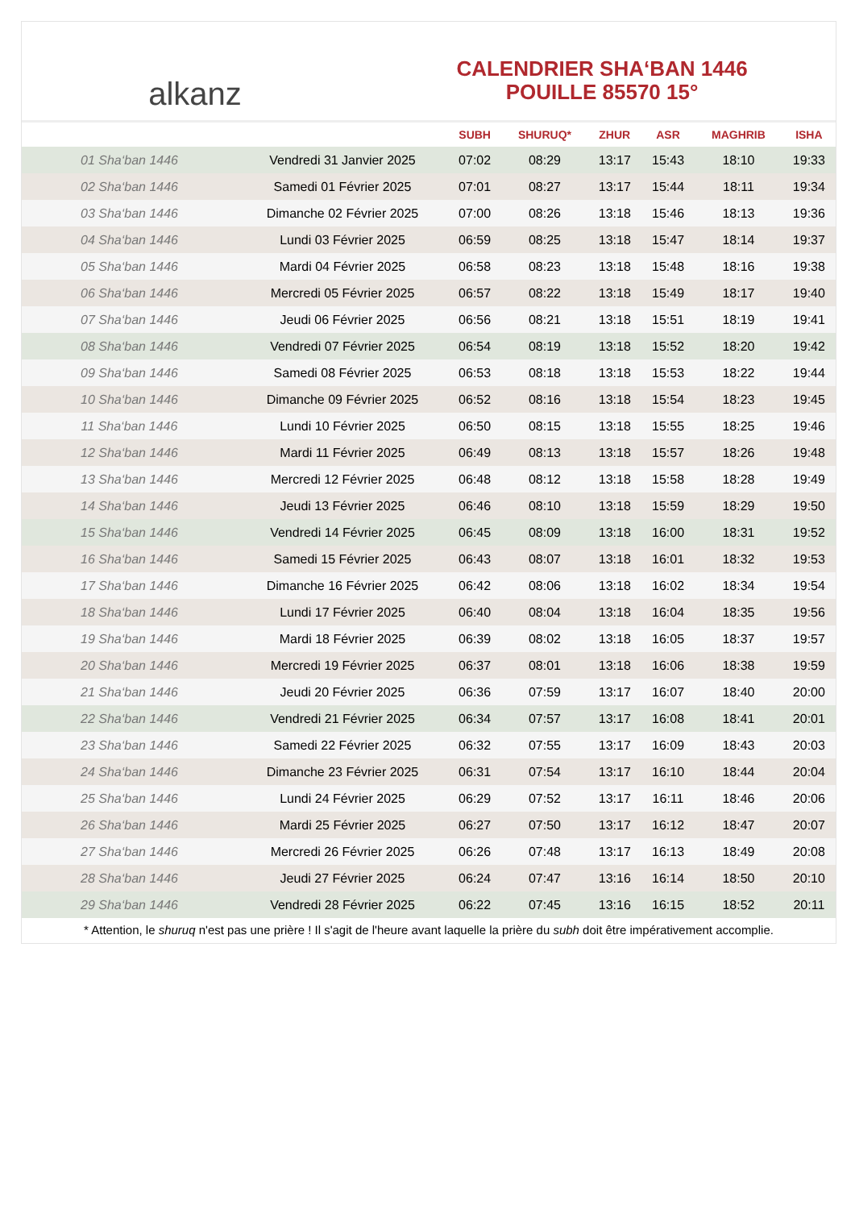alkanz
CALENDRIER SHA‘BAN 1446
POUILLE 85570 15°
| | | SUBH | SHURUQ* | ZHUR | ASR | MAGHRIB | ISHA |
| --- | --- | --- | --- | --- | --- | --- | --- |
| 01 Sha‘ban 1446 | Vendredi 31 Janvier 2025 | 07:02 | 08:29 | 13:17 | 15:43 | 18:10 | 19:33 |
| 02 Sha‘ban 1446 | Samedi 01 Février 2025 | 07:01 | 08:27 | 13:17 | 15:44 | 18:11 | 19:34 |
| 03 Sha‘ban 1446 | Dimanche 02 Février 2025 | 07:00 | 08:26 | 13:18 | 15:46 | 18:13 | 19:36 |
| 04 Sha‘ban 1446 | Lundi 03 Février 2025 | 06:59 | 08:25 | 13:18 | 15:47 | 18:14 | 19:37 |
| 05 Sha‘ban 1446 | Mardi 04 Février 2025 | 06:58 | 08:23 | 13:18 | 15:48 | 18:16 | 19:38 |
| 06 Sha‘ban 1446 | Mercredi 05 Février 2025 | 06:57 | 08:22 | 13:18 | 15:49 | 18:17 | 19:40 |
| 07 Sha‘ban 1446 | Jeudi 06 Février 2025 | 06:56 | 08:21 | 13:18 | 15:51 | 18:19 | 19:41 |
| 08 Sha‘ban 1446 | Vendredi 07 Février 2025 | 06:54 | 08:19 | 13:18 | 15:52 | 18:20 | 19:42 |
| 09 Sha‘ban 1446 | Samedi 08 Février 2025 | 06:53 | 08:18 | 13:18 | 15:53 | 18:22 | 19:44 |
| 10 Sha‘ban 1446 | Dimanche 09 Février 2025 | 06:52 | 08:16 | 13:18 | 15:54 | 18:23 | 19:45 |
| 11 Sha‘ban 1446 | Lundi 10 Février 2025 | 06:50 | 08:15 | 13:18 | 15:55 | 18:25 | 19:46 |
| 12 Sha‘ban 1446 | Mardi 11 Février 2025 | 06:49 | 08:13 | 13:18 | 15:57 | 18:26 | 19:48 |
| 13 Sha‘ban 1446 | Mercredi 12 Février 2025 | 06:48 | 08:12 | 13:18 | 15:58 | 18:28 | 19:49 |
| 14 Sha‘ban 1446 | Jeudi 13 Février 2025 | 06:46 | 08:10 | 13:18 | 15:59 | 18:29 | 19:50 |
| 15 Sha‘ban 1446 | Vendredi 14 Février 2025 | 06:45 | 08:09 | 13:18 | 16:00 | 18:31 | 19:52 |
| 16 Sha‘ban 1446 | Samedi 15 Février 2025 | 06:43 | 08:07 | 13:18 | 16:01 | 18:32 | 19:53 |
| 17 Sha‘ban 1446 | Dimanche 16 Février 2025 | 06:42 | 08:06 | 13:18 | 16:02 | 18:34 | 19:54 |
| 18 Sha‘ban 1446 | Lundi 17 Février 2025 | 06:40 | 08:04 | 13:18 | 16:04 | 18:35 | 19:56 |
| 19 Sha‘ban 1446 | Mardi 18 Février 2025 | 06:39 | 08:02 | 13:18 | 16:05 | 18:37 | 19:57 |
| 20 Sha‘ban 1446 | Mercredi 19 Février 2025 | 06:37 | 08:01 | 13:18 | 16:06 | 18:38 | 19:59 |
| 21 Sha‘ban 1446 | Jeudi 20 Février 2025 | 06:36 | 07:59 | 13:17 | 16:07 | 18:40 | 20:00 |
| 22 Sha‘ban 1446 | Vendredi 21 Février 2025 | 06:34 | 07:57 | 13:17 | 16:08 | 18:41 | 20:01 |
| 23 Sha‘ban 1446 | Samedi 22 Février 2025 | 06:32 | 07:55 | 13:17 | 16:09 | 18:43 | 20:03 |
| 24 Sha‘ban 1446 | Dimanche 23 Février 2025 | 06:31 | 07:54 | 13:17 | 16:10 | 18:44 | 20:04 |
| 25 Sha‘ban 1446 | Lundi 24 Février 2025 | 06:29 | 07:52 | 13:17 | 16:11 | 18:46 | 20:06 |
| 26 Sha‘ban 1446 | Mardi 25 Février 2025 | 06:27 | 07:50 | 13:17 | 16:12 | 18:47 | 20:07 |
| 27 Sha‘ban 1446 | Mercredi 26 Février 2025 | 06:26 | 07:48 | 13:17 | 16:13 | 18:49 | 20:08 |
| 28 Sha‘ban 1446 | Jeudi 27 Février 2025 | 06:24 | 07:47 | 13:16 | 16:14 | 18:50 | 20:10 |
| 29 Sha‘ban 1446 | Vendredi 28 Février 2025 | 06:22 | 07:45 | 13:16 | 16:15 | 18:52 | 20:11 |
* Attention, le shuruq n'est pas une prière ! Il s'agit de l'heure avant laquelle la prière du subh doit être impérativement accomplie.